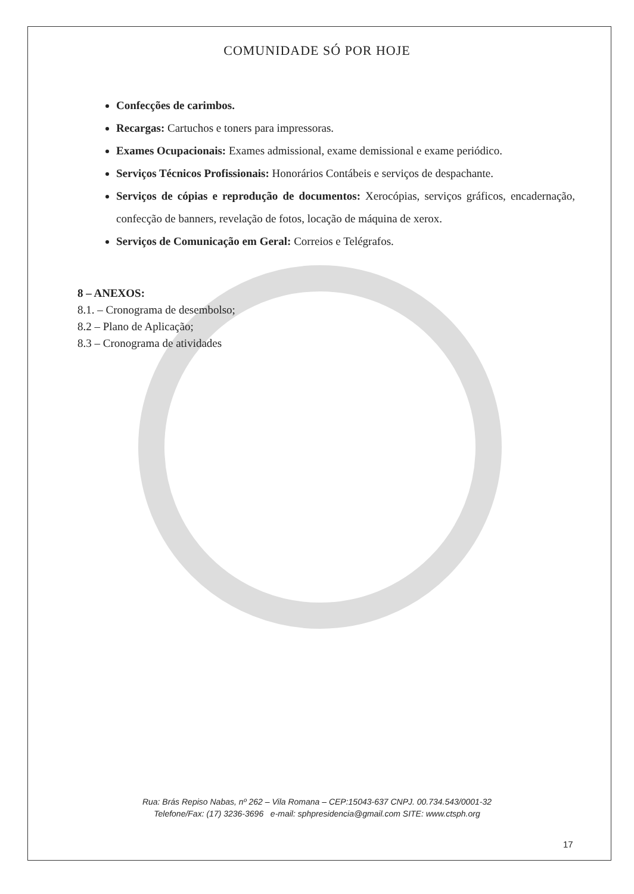COMUNIDADE SÓ POR HOJE
Confecções de carimbos.
Recargas: Cartuchos e toners para impressoras.
Exames Ocupacionais: Exames admissional, exame demissional e exame periódico.
Serviços Técnicos Profissionais: Honorários Contábeis e serviços de despachante.
Serviços de cópias e reprodução de documentos: Xerocópias, serviços gráficos, encadernação, confecção de banners, revelação de fotos, locação de máquina de xerox.
Serviços de Comunicação em Geral: Correios e Telégrafos.
8 – ANEXOS:
8.1. – Cronograma de desembolso;
8.2 – Plano de Aplicação;
8.3 – Cronograma de atividades
Rua: Brás Repiso Nabas, nº 262 – Vila Romana – CEP:15043-637 CNPJ. 00.734.543/0001-32
Telefone/Fax: (17) 3236-3696 e-mail: sphpresidencia@gmail.com SITE: www.ctsph.org
17